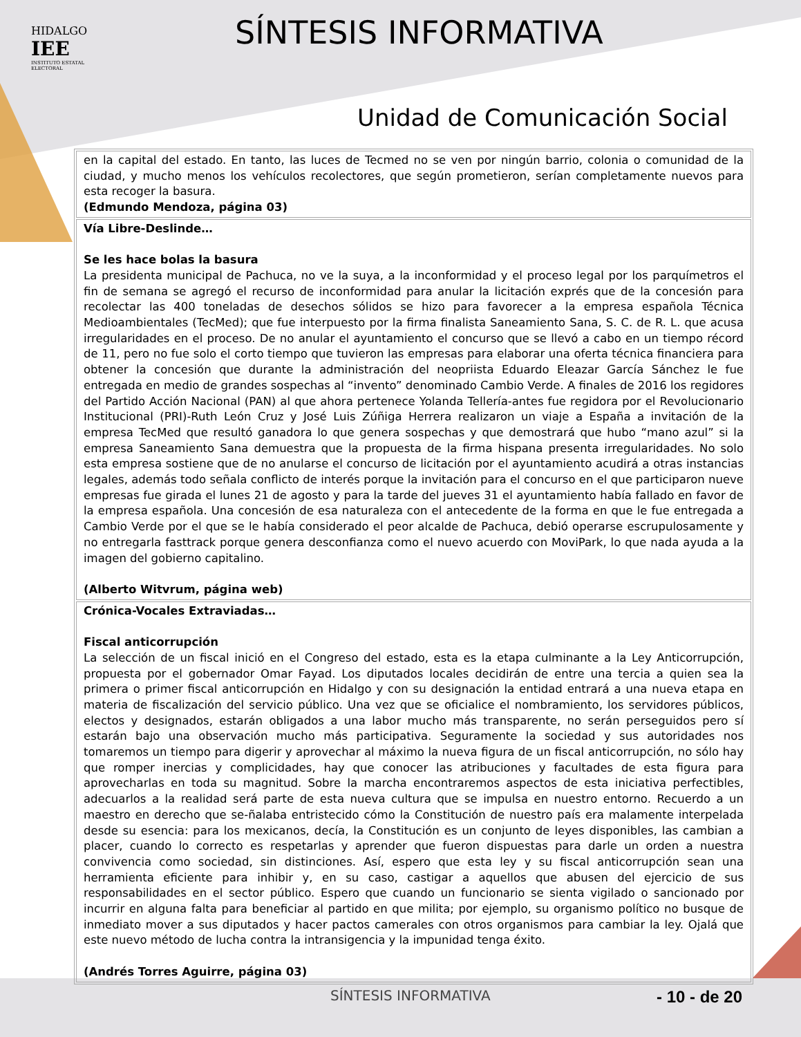HIDALGO
IEE
INSTITUTO ESTATAL ELECTORAL
SÍNTESIS INFORMATIVA
Unidad de Comunicación Social
| en la capital del estado. En tanto, las luces de Tecmed no se ven por ningún barrio, colonia o comunidad de la ciudad, y mucho menos los vehículos recolectores, que según prometieron, serían completamente nuevos para esta recoger la basura. (Edmundo Mendoza, página 03) |
| Vía Libre-Deslinde… Se les hace bolas la basura La presidenta municipal de Pachuca, no ve la suya, a la inconformidad y el proceso legal por los parquímetros el fin de semana se agregó el recurso de inconformidad para anular la licitación exprés que de la concesión para recolectar las 400 toneladas de desechos sólidos se hizo para favorecer a la empresa española Técnica Medioambientales (TecMed); que fue interpuesto por la firma finalista Saneamiento Sana, S. C. de R. L. que acusa irregularidades en el proceso. De no anular el ayuntamiento el concurso que se llevó a cabo en un tiempo récord de 11, pero no fue solo el corto tiempo que tuvieron las empresas para elaborar una oferta técnica financiera para obtener la concesión que durante la administración del neopriista Eduardo Eleazar García Sánchez le fue entregada en medio de grandes sospechas al “invento” denominado Cambio Verde. A finales de 2016 los regidores del Partido Acción Nacional (PAN) al que ahora pertenece Yolanda Tellería-antes fue regidora por el Revolucionario Institucional (PRI)-Ruth León Cruz y José Luis Zúñiga Herrera realizaron un viaje a España a invitación de la empresa TecMed que resultó ganadora lo que genera sospechas y que demostrará que hubo “mano azul” si la empresa Saneamiento Sana demuestra que la propuesta de la firma hispana presenta irregularidades. No solo esta empresa sostiene que de no anularse el concurso de licitación por el ayuntamiento acudirá a otras instancias legales, además todo señala conflicto de interés porque la invitación para el concurso en el que participaron nueve empresas fue girada el lunes 21 de agosto y para la tarde del jueves 31 el ayuntamiento había fallado en favor de la empresa española. Una concesión de esa naturaleza con el antecedente de la forma en que le fue entregada a Cambio Verde por el que se le había considerado el peor alcalde de Pachuca, debió operarse escrupulosamente y no entregarla fasttrack porque genera desconfianza como el nuevo acuerdo con MoviPark, lo que nada ayuda a la imagen del gobierno capitalino. (Alberto Witvrum, página web) |
| Crónica-Vocales Extraviadas… Fiscal anticorrupción La selección de un fiscal inició en el Congreso del estado, esta es la etapa culminante a la Ley Anticorrupción, propuesta por el gobernador Omar Fayad. Los diputados locales decidirán de entre una tercia a quien sea la primera o primer fiscal anticorrupción en Hidalgo y con su designación la entidad entrará a una nueva etapa en materia de fiscalización del servicio público. Una vez que se oficialice el nombramiento, los servidores públicos, electos y designados, estarán obligados a una labor mucho más transparente, no serán perseguidos pero sí estarán bajo una observación mucho más participativa. Seguramente la sociedad y sus autoridades nos tomaremos un tiempo para digerir y aprovechar al máximo la nueva figura de un fiscal anticorrupción, no sólo hay que romper inercias y complicidades, hay que conocer las atribuciones y facultades de esta figura para aprovecharlas en toda su magnitud. Sobre la marcha encontraremos aspectos de esta iniciativa perfectibles, adecuarlos a la realidad será parte de esta nueva cultura que se impulsa en nuestro entorno. Recuerdo a un maestro en derecho que se-ñalaba entristecido cómo la Constitución de nuestro país era malamente interpelada desde su esencia: para los mexicanos, decía, la Constitución es un conjunto de leyes disponibles, las cambian a placer, cuando lo correcto es respetarlas y aprender que fueron dispuestas para darle un orden a nuestra convivencia como sociedad, sin distinciones. Así, espero que esta ley y su fiscal anticorrupción sean una herramienta eficiente para inhibir y, en su caso, castigar a aquellos que abusen del ejercicio de sus responsabilidades en el sector público. Espero que cuando un funcionario se sienta vigilado o sancionado por incurrir en alguna falta para beneficiar al partido en que milita; por ejemplo, su organismo político no busque de inmediato mover a sus diputados y hacer pactos camerales con otros organismos para cambiar la ley. Ojalá que este nuevo método de lucha contra la intransigencia y la impunidad tenga éxito. (Andrés Torres Aguirre, página 03) |
SÍNTESIS INFORMATIVA - 10 - de 20